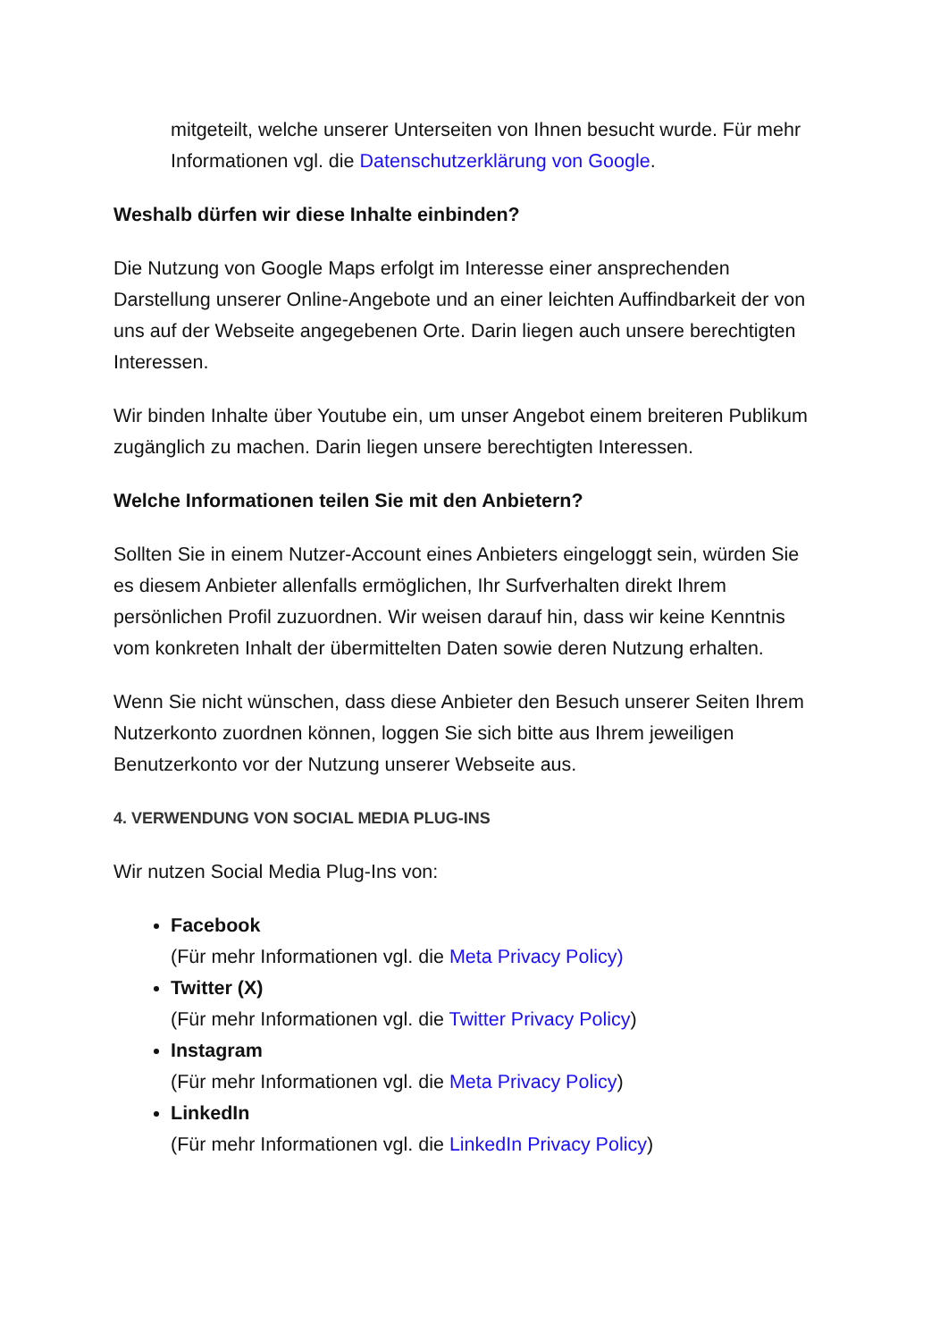mitgeteilt, welche unserer Unterseiten von Ihnen besucht wurde. Für mehr Informationen vgl. die Datenschutzerklärung von Google.
Weshalb dürfen wir diese Inhalte einbinden?
Die Nutzung von Google Maps erfolgt im Interesse einer ansprechenden Darstellung unserer Online-Angebote und an einer leichten Auffindbarkeit der von uns auf der Webseite angegebenen Orte. Darin liegen auch unsere berechtigten Interessen.
Wir binden Inhalte über Youtube ein, um unser Angebot einem breiteren Publikum zugänglich zu machen. Darin liegen unsere berechtigten Interessen.
Welche Informationen teilen Sie mit den Anbietern?
Sollten Sie in einem Nutzer-Account eines Anbieters eingeloggt sein, würden Sie es diesem Anbieter allenfalls ermöglichen, Ihr Surfverhalten direkt Ihrem persönlichen Profil zuzuordnen. Wir weisen darauf hin, dass wir keine Kenntnis vom konkreten Inhalt der übermittelten Daten sowie deren Nutzung erhalten.
Wenn Sie nicht wünschen, dass diese Anbieter den Besuch unserer Seiten Ihrem Nutzerkonto zuordnen können, loggen Sie sich bitte aus Ihrem jeweiligen Benutzerkonto vor der Nutzung unserer Webseite aus.
4. VERWENDUNG VON SOCIAL MEDIA PLUG-INS
Wir nutzen Social Media Plug-Ins von:
Facebook
(Für mehr Informationen vgl. die Meta Privacy Policy)
Twitter (X)
(Für mehr Informationen vgl. die Twitter Privacy Policy)
Instagram
(Für mehr Informationen vgl. die Meta Privacy Policy)
LinkedIn
(Für mehr Informationen vgl. die LinkedIn Privacy Policy)